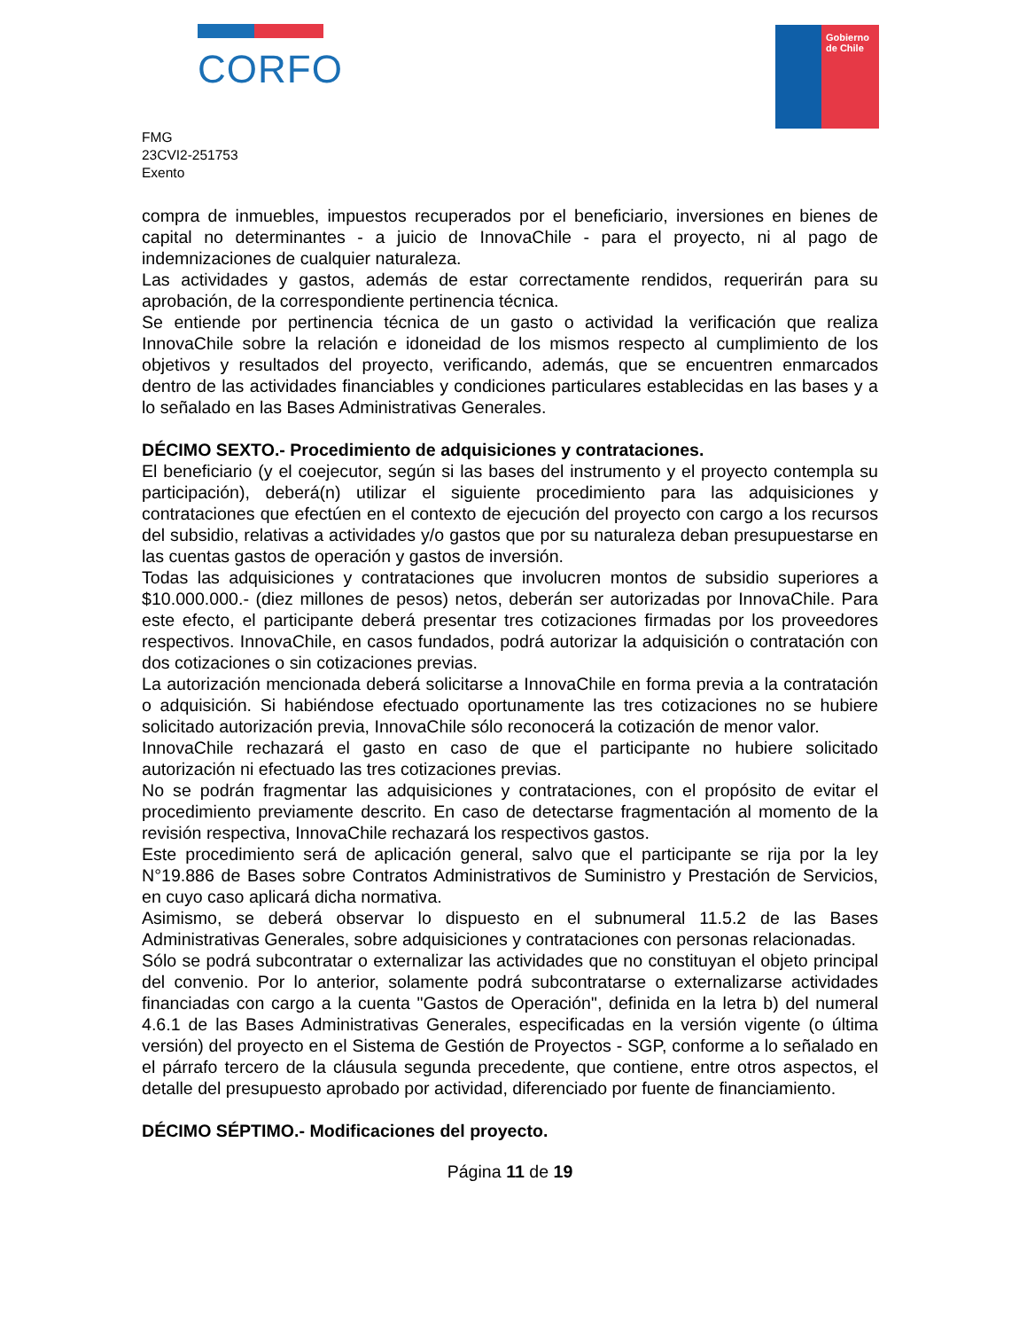CORFO
Gobierno de Chile
FMG
23CVI2-251753
Exento
compra de inmuebles, impuestos recuperados por el beneficiario, inversiones en bienes de capital no determinantes - a juicio de InnovaChile - para el proyecto, ni al pago de indemnizaciones de cualquier naturaleza.
Las actividades y gastos, además de estar correctamente rendidos, requerirán para su aprobación, de la correspondiente pertinencia técnica.
Se entiende por pertinencia técnica de un gasto o actividad la verificación que realiza InnovaChile sobre la relación e idoneidad de los mismos respecto al cumplimiento de los objetivos y resultados del proyecto, verificando, además, que se encuentren enmarcados dentro de las actividades financiables y condiciones particulares establecidas en las bases y a lo señalado en las Bases Administrativas Generales.
DÉCIMO SEXTO.- Procedimiento de adquisiciones y contrataciones.
El beneficiario (y el coejecutor, según si las bases del instrumento y el proyecto contempla su participación), deberá(n) utilizar el siguiente procedimiento para las adquisiciones y contrataciones que efectúen en el contexto de ejecución del proyecto con cargo a los recursos del subsidio, relativas a actividades y/o gastos que por su naturaleza deban presupuestarse en las cuentas gastos de operación y gastos de inversión.
Todas las adquisiciones y contrataciones que involucren montos de subsidio superiores a $10.000.000.- (diez millones de pesos) netos, deberán ser autorizadas por InnovaChile. Para este efecto, el participante deberá presentar tres cotizaciones firmadas por los proveedores respectivos. InnovaChile, en casos fundados, podrá autorizar la adquisición o contratación con dos cotizaciones o sin cotizaciones previas.
La autorización mencionada deberá solicitarse a InnovaChile en forma previa a la contratación o adquisición. Si habiéndose efectuado oportunamente las tres cotizaciones no se hubiere solicitado autorización previa, InnovaChile sólo reconocerá la cotización de menor valor.
InnovaChile rechazará el gasto en caso de que el participante no hubiere solicitado autorización ni efectuado las tres cotizaciones previas.
No se podrán fragmentar las adquisiciones y contrataciones, con el propósito de evitar el procedimiento previamente descrito. En caso de detectarse fragmentación al momento de la revisión respectiva, InnovaChile rechazará los respectivos gastos.
Este procedimiento será de aplicación general, salvo que el participante se rija por la ley N°19.886 de Bases sobre Contratos Administrativos de Suministro y Prestación de Servicios, en cuyo caso aplicará dicha normativa.
Asimismo, se deberá observar lo dispuesto en el subnumeral 11.5.2 de las Bases Administrativas Generales, sobre adquisiciones y contrataciones con personas relacionadas.
Sólo se podrá subcontratar o externalizar las actividades que no constituyan el objeto principal del convenio. Por lo anterior, solamente podrá subcontratarse o externalizarse actividades financiadas con cargo a la cuenta "Gastos de Operación", definida en la letra b) del numeral 4.6.1 de las Bases Administrativas Generales, especificadas en la versión vigente (o última versión) del proyecto en el Sistema de Gestión de Proyectos - SGP, conforme a lo señalado en el párrafo tercero de la cláusula segunda precedente, que contiene, entre otros aspectos, el detalle del presupuesto aprobado por actividad, diferenciado por fuente de financiamiento.
DÉCIMO SÉPTIMO.- Modificaciones del proyecto.
Página 11 de 19